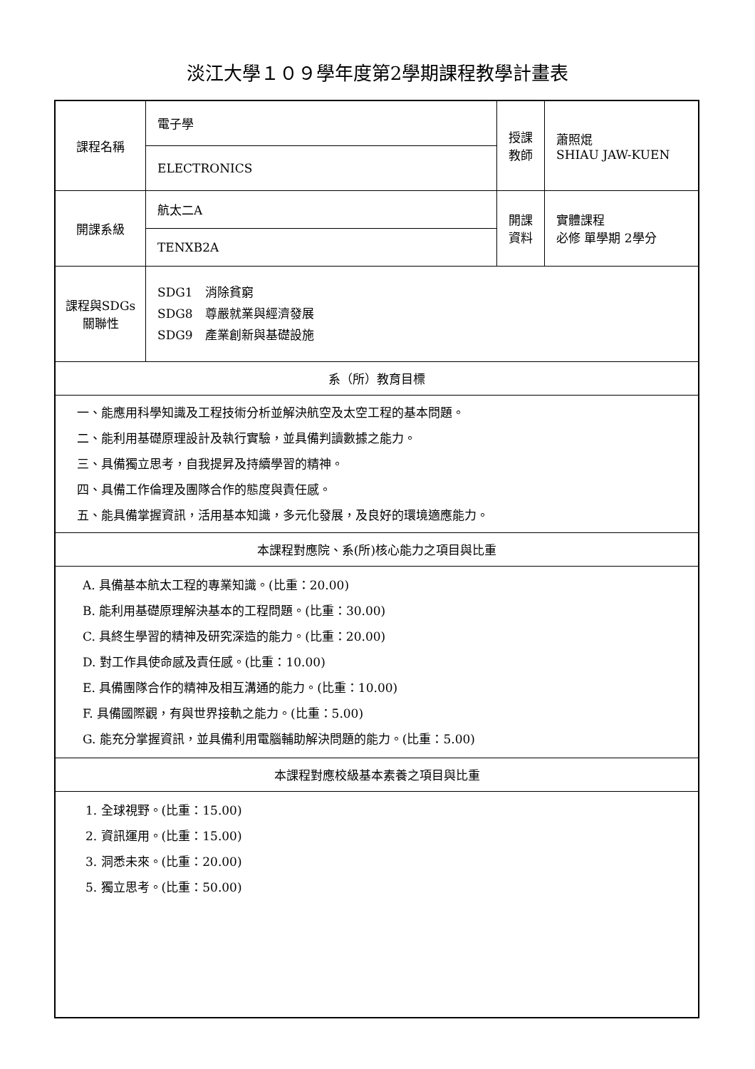淡江大學１０９學年度第2學期課程教學計畫表
| 課程名稱 | 電子學 | 授課 教師 | 蕭照焜 SHIAU JAW-KUEN |
| | ELECTRONICS | | |
| 開課系級 | 航太二A | 開課 資料 | 實體課程 必修 單學期 2學分 |
| | TENXB2A | | |
| 課程與SDGs 關聯性 | SDG1 消除貧窮 SDG8 尊嚴就業與經濟發展 SDG9 產業創新與基礎設施 | | |
| 系（所）教育目標 | | | |
| 一、能應用科學知識及工程技術分析並解決航空及太空工程的基本問題。 二、能利用基礎原理設計及執行實驗，並具備判讀數據之能力。 三、具備獨立思考，自我提昇及持續學習的精神。 四、具備工作倫理及團隊合作的態度與責任感。 五、能具備掌握資訊，活用基本知識，多元化發展，及良好的環境適應能力。 | | | |
| 本課程對應院、系(所)核心能力之項目與比重 | | | |
| A. 具備基本航太工程的專業知識。(比重：20.00) B. 能利用基礎原理解決基本的工程問題。(比重：30.00) C. 具終生學習的精神及研究深造的能力。(比重：20.00) D. 對工作具使命感及責任感。(比重：10.00) E. 具備團隊合作的精神及相互溝通的能力。(比重：10.00) F. 具備國際觀，有與世界接軌之能力。(比重：5.00) G. 能充分掌握資訊，並具備利用電腦輔助解決問題的能力。(比重：5.00) | | | |
| 本課程對應校級基本素養之項目與比重 | | | |
| 1. 全球視野。(比重：15.00) 2. 資訊運用。(比重：15.00) 3. 洞悉未來。(比重：20.00) 5. 獨立思考。(比重：50.00) | | | |